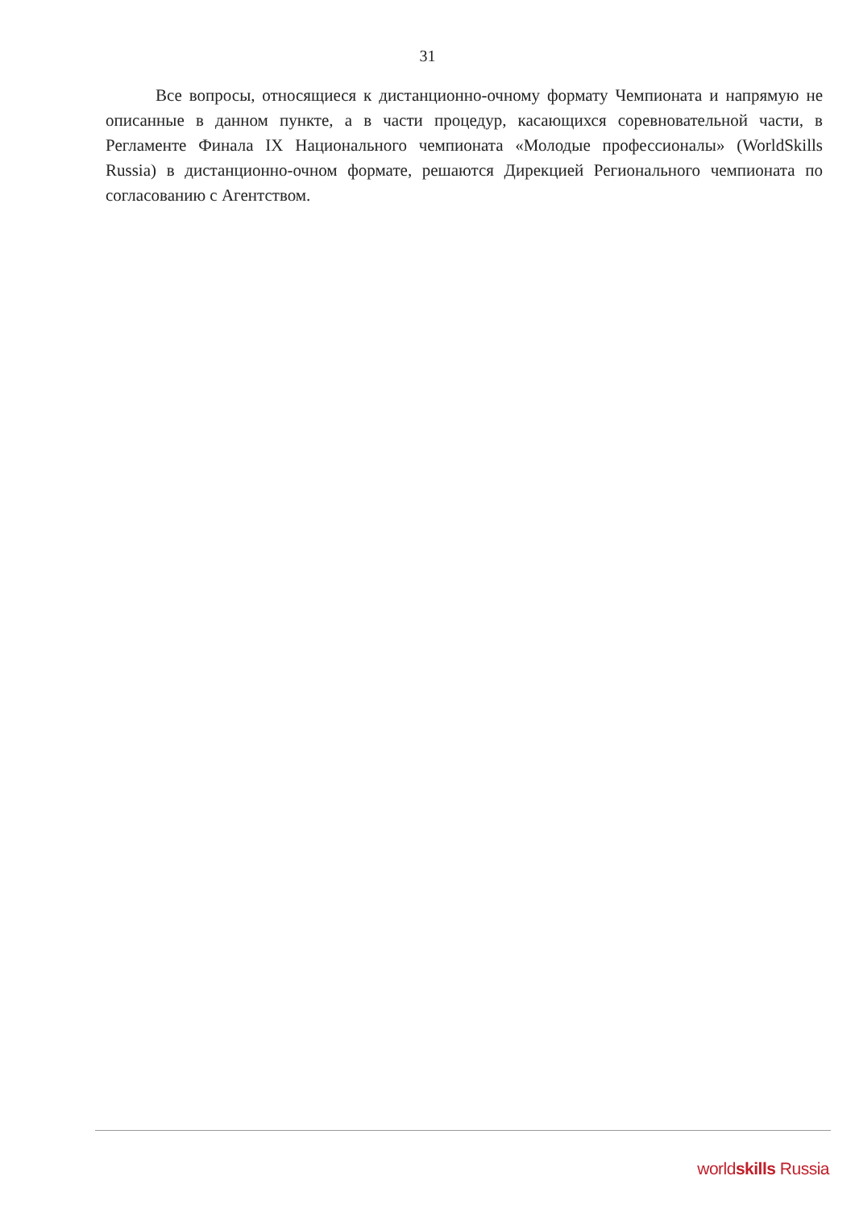31
Все вопросы, относящиеся к дистанционно-очному формату Чемпионата и напрямую не описанные в данном пункте, а в части процедур, касающихся соревновательной части, в Регламенте Финала IX Национального чемпионата «Молодые профессионалы» (WorldSkills Russia) в дистанционно-очном формате, решаются Дирекцией Регионального чемпионата по согласованию с Агентством.
worldskills Russia